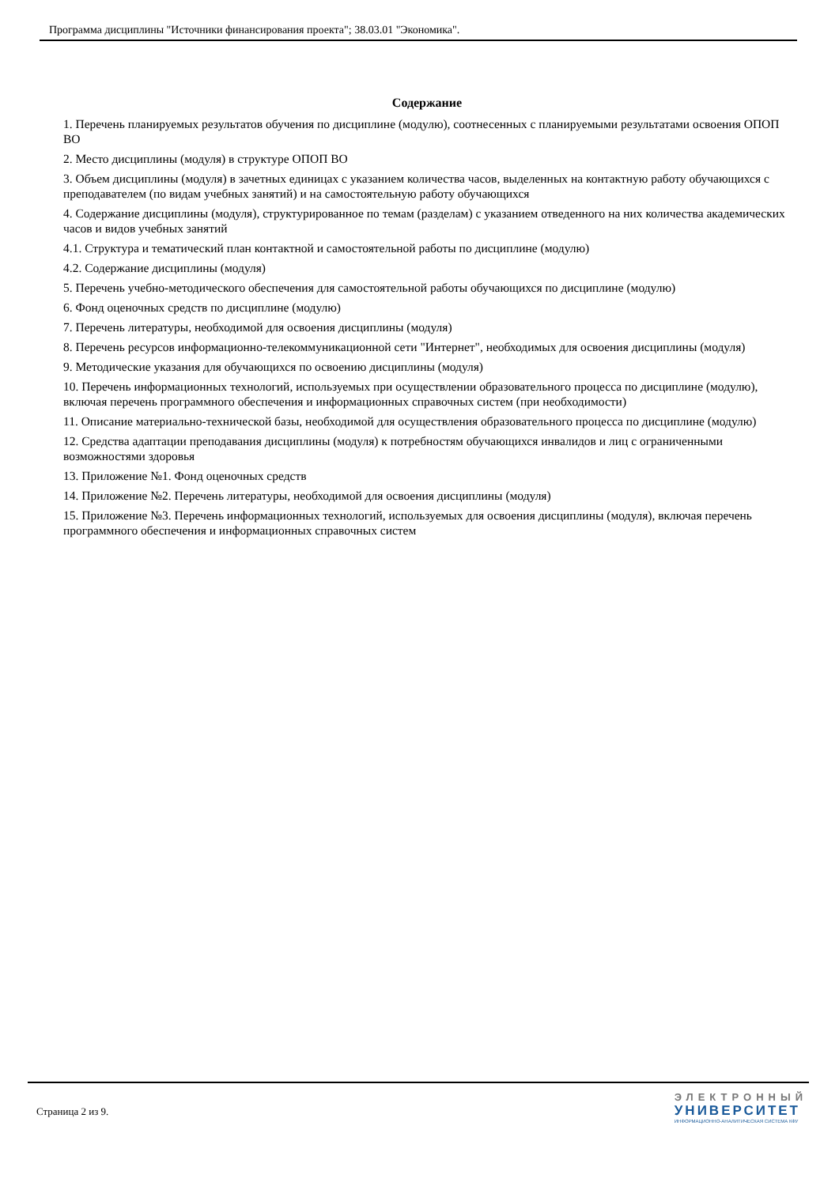Программа дисциплины "Источники финансирования проекта"; 38.03.01 "Экономика".
Содержание
1. Перечень планируемых результатов обучения по дисциплине (модулю), соотнесенных с планируемыми результатами освоения ОПОП ВО
2. Место дисциплины (модуля) в структуре ОПОП ВО
3. Объем дисциплины (модуля) в зачетных единицах с указанием количества часов, выделенных на контактную работу обучающихся с преподавателем (по видам учебных занятий) и на самостоятельную работу обучающихся
4. Содержание дисциплины (модуля), структурированное по темам (разделам) с указанием отведенного на них количества академических часов и видов учебных занятий
4.1. Структура и тематический план контактной и самостоятельной работы по дисциплине (модулю)
4.2. Содержание дисциплины (модуля)
5. Перечень учебно-методического обеспечения для самостоятельной работы обучающихся по дисциплине (модулю)
6. Фонд оценочных средств по дисциплине (модулю)
7. Перечень литературы, необходимой для освоения дисциплины (модуля)
8. Перечень ресурсов информационно-телекоммуникационной сети "Интернет", необходимых для освоения дисциплины (модуля)
9. Методические указания для обучающихся по освоению дисциплины (модуля)
10. Перечень информационных технологий, используемых при осуществлении образовательного процесса по дисциплине (модулю), включая перечень программного обеспечения и информационных справочных систем (при необходимости)
11. Описание материально-технической базы, необходимой для осуществления образовательного процесса по дисциплине (модулю)
12. Средства адаптации преподавания дисциплины (модуля) к потребностям обучающихся инвалидов и лиц с ограниченными возможностями здоровья
13. Приложение №1. Фонд оценочных средств
14. Приложение №2. Перечень литературы, необходимой для освоения дисциплины (модуля)
15. Приложение №3. Перечень информационных технологий, используемых для освоения дисциплины (модуля), включая перечень программного обеспечения и информационных справочных систем
Страница 2 из 9.
ЭЛЕКТРОННЫЙ
УНИВЕРСИТЕТ
ИНФОРМАЦИОННО-АНАЛИТИЧЕСКАЯ СИСТЕМА КФУ